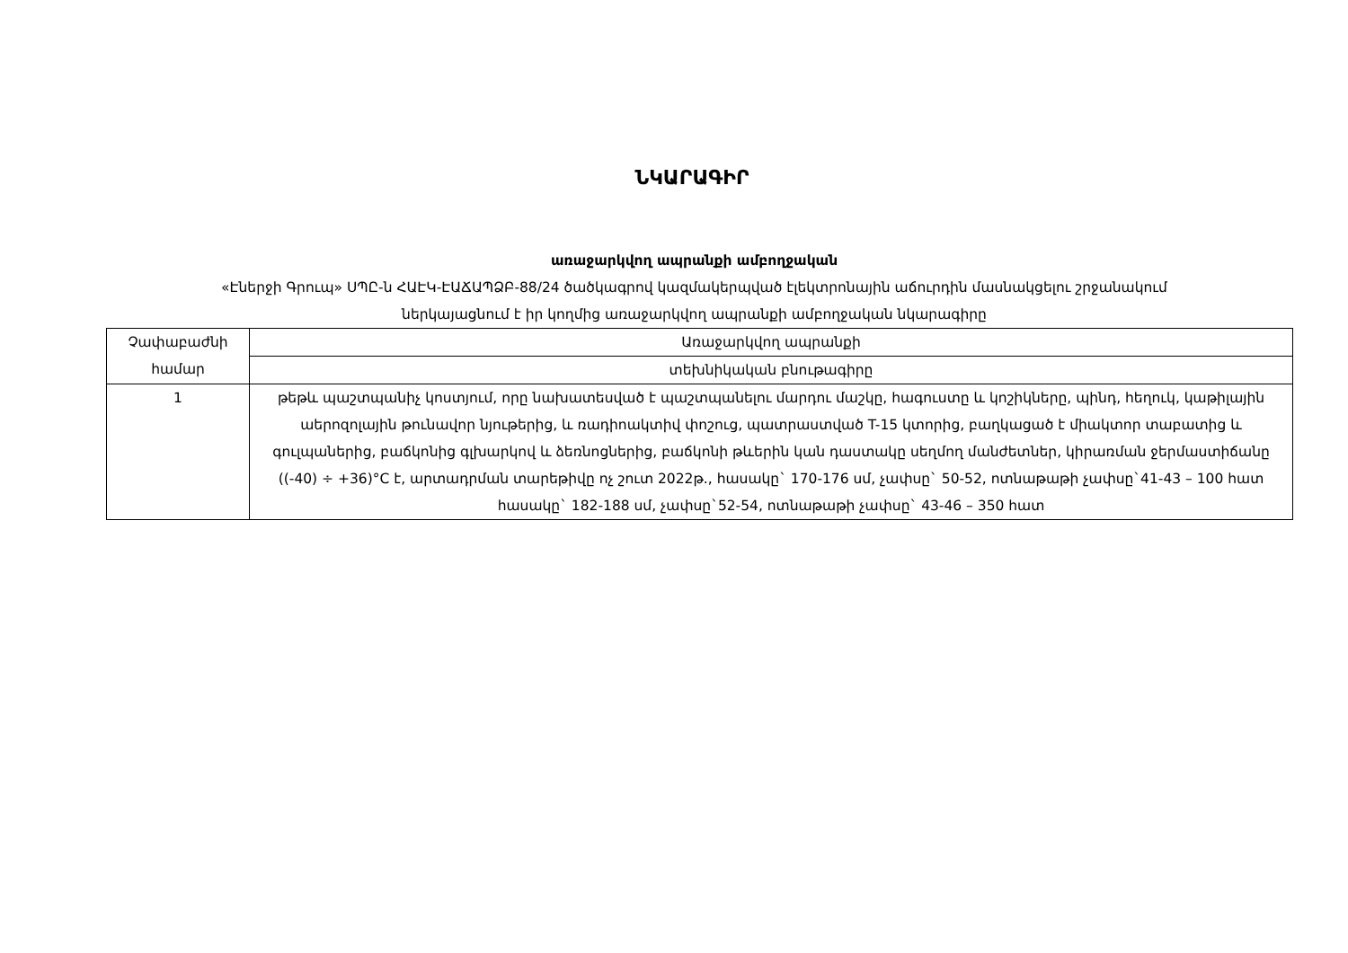ՆԿԱՐԱԳԻՐ
առաջարկվող ապրանքի ամբողջական
«Էներջի Գրուպ» ՍՊԸ-ն ՀԱԷԿ-ԷԱՃԱՊՁԲ-88/24 ծածկագրով կազմակերպված էլեկտրոնային աճուրդին մասնակցելու շրջանակում
ներկայացնում է իր կողմից առաջարկվող ապրանքի ամբողջական նկարագիրը
| Չափաբաժնի համար | Առաջարկվող ապրանքի |
| | տեխնիկական բնութագիրը |
| 1 | թեթև պաշտպանիչ կոստյում, որը նախատեսված է պաշտպանելու մարդու մաշկը, հագուստը և կոշիկները, պինդ, հեղուկ, կաթիլային աերոզոլային թունավոր նյութերից, և ռադիոակտիվ փոշուց, պատրաստված T-15 կտորից, բաղկացած է միակտոր տաբատից և գուլպաներից, բաճկոնից գլխարկով և ձեռնոցներից, բաճկոնի թևերին կան դաստակը սեղմող մանժետներ, կիրառման ջերմաստիճանը ((-40) ÷ +36)°C է, արտադրման տարեթիվը ոչ շուտ 2022թ., հասակը` 170-176 սմ, չափսը` 50-52, ոտնաթաթի չափսը`41-43 – 100 հատ հասակը` 182-188 սմ, չափսը`52-54, ոտնաթաթի չափսը` 43-46 – 350 հատ |